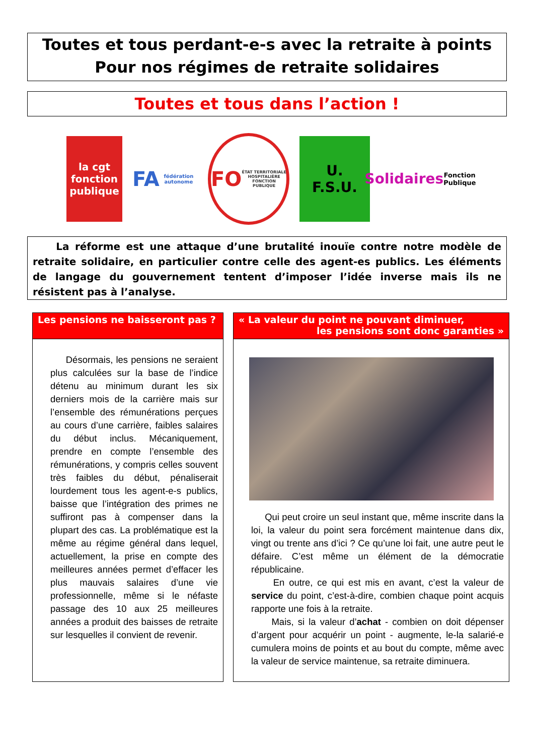Toutes et tous perdant-e-s avec la retraite à points
Pour nos régimes de retraite solidaires
Toutes et tous dans l’action !
la cgt
fonction publique
FA
fédération autonome
FO
ÉTAT TERRITORIALE HOSPITALIÈRE
FONCTION PUBLIQUE
U.
F.S.U.
Solidaires
Fonction Publique
La réforme est une attaque d’une brutalité inouïe contre notre modèle de retraite solidaire, en particulier contre celle des agent-es publics. Les éléments de langage du gouvernement tentent d’imposer l’idée inverse mais ils ne résistent pas à l’analyse.
Les pensions ne baisseront pas ?
Désormais, les pensions ne seraient plus calculées sur la base de l’indice détenu au minimum durant les six derniers mois de la carrière mais sur l’ensemble des rémunérations perçues au cours d’une carrière, faibles salaires du début inclus. Mécaniquement, prendre en compte l’ensemble des rémunérations, y compris celles souvent très faibles du début, pénaliserait lourdement tous les agent-e-s publics, baisse que l’intégration des primes ne suffiront pas à compenser dans la plupart des cas. La problématique est la même au régime général dans lequel, actuellement, la prise en compte des meilleures années permet d’effacer les plus mauvais salaires d’une vie professionnelle, même si le néfaste passage des 10 aux 25 meilleures années a produit des baisses de retraite sur lesquelles il convient de revenir.
« La valeur du point ne pouvant diminuer,
les pensions sont donc garanties »
Qui peut croire un seul instant que, même inscrite dans la loi, la valeur du point sera forcément maintenue dans dix, vingt ou trente ans d’ici ? Ce qu’une loi fait, une autre peut le défaire. C’est même un élément de la démocratie républicaine.
En outre, ce qui est mis en avant, c’est la valeur de service du point, c’est-à-dire, combien chaque point acquis rapporte une fois à la retraite.
Mais, si la valeur d’achat - combien on doit dépenser d’argent pour acquérir un point - augmente, le-la salarié-e cumulera moins de points et au bout du compte, même avec la valeur de service maintenue, sa retraite diminuera.